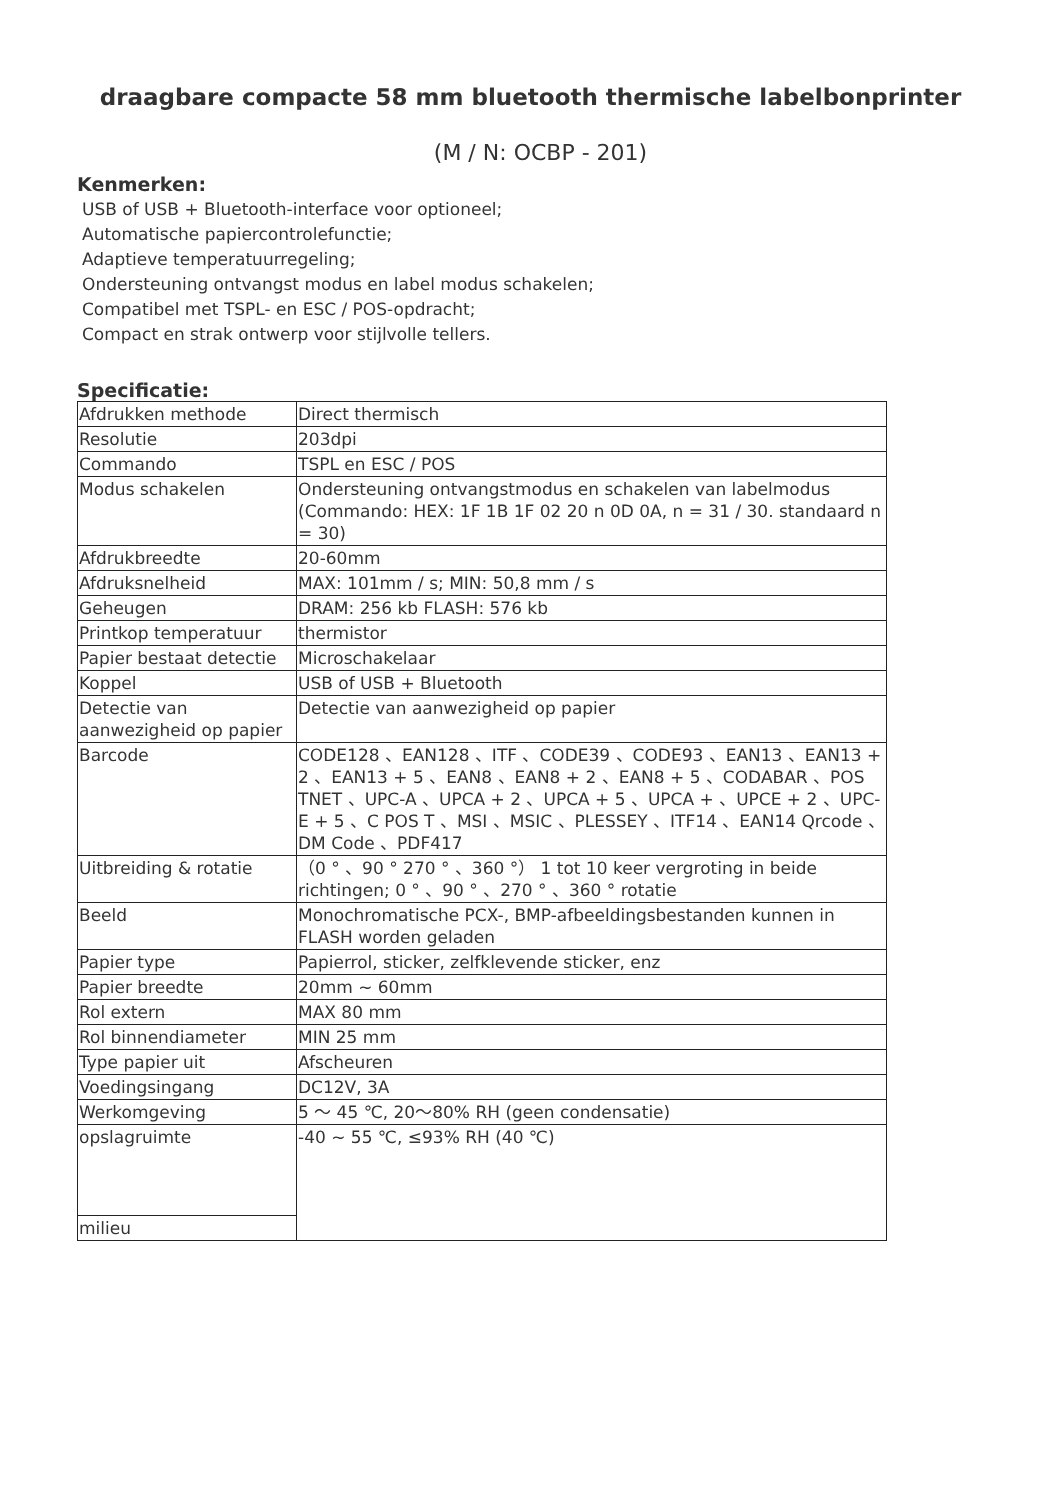draagbare compacte 58 mm bluetooth thermische labelbonprinter
(M / N: OCBP - 201)
Kenmerken:
USB of USB + Bluetooth-interface voor optioneel;
Automatische papiercontrolefunctie;
Adaptieve temperatuurregeling;
Ondersteuning ontvangst modus en label modus schakelen;
Compatibel met TSPL- en ESC / POS-opdracht;
Compact en strak ontwerp voor stijlvolle tellers.
Specificatie:
| Afdrukken methode | Direct thermisch |
| Resolutie | 203dpi |
| Commando | TSPL en ESC / POS |
| Modus schakelen | Ondersteuning ontvangstmodus en schakelen van labelmodus (Commando: HEX: 1F 1B 1F 02 20 n 0D 0A, n = 31 / 30. standaard n = 30) |
| Afdrukbreedte | 20-60mm |
| Afdruksnelheid | MAX: 101mm / s; MIN: 50,8 mm / s |
| Geheugen | DRAM: 256 kb FLASH: 576 kb |
| Printkop temperatuur | thermistor |
| Papier bestaat detectie | Microschakelaar |
| Koppel | USB of USB + Bluetooth |
| Detectie van aanwezigheid op papier | Detectie van aanwezigheid op papier |
| Barcode | CODE128 、EAN128 、ITF 、CODE39 、CODE93 、EAN13 、EAN13 + 2 、EAN13 + 5 、EAN8 、EAN8 + 2 、EAN8 + 5 、CODABAR 、POS TNET 、UPC-A 、UPCA + 2 、UPCA + 5 、UPCA + 、UPCE + 2 、UPC-E + 5 、C POS T 、MSI 、MSIC 、PLESSEY 、ITF14 、EAN14 Qrcode 、DM Code 、PDF417 |
| Uitbreiding & rotatie | （0 ° 、90 ° 270 ° 、360 °） 1 tot 10 keer vergroting in beide richtingen; 0 ° 、90 ° 、270 ° 、360 ° rotatie |
| Beeld | Monochromatische PCX-, BMP-afbeeldingsbestanden kunnen in FLASH worden geladen |
| Papier type | Papierrol, sticker, zelfklevende sticker, enz |
| Papier breedte | 20mm ~ 60mm |
| Rol extern | MAX 80 mm |
| Rol binnendiameter | MIN 25 mm |
| Type papier uit | Afscheuren |
| Voedingsingang | DC12V, 3A |
| Werkomgeving | 5 ～ 45 ℃, 20～80% RH (geen condensatie) |
| opslagruimte | -40 ~ 55 ℃, ≤93% RH (40 ℃) |
| milieu | |